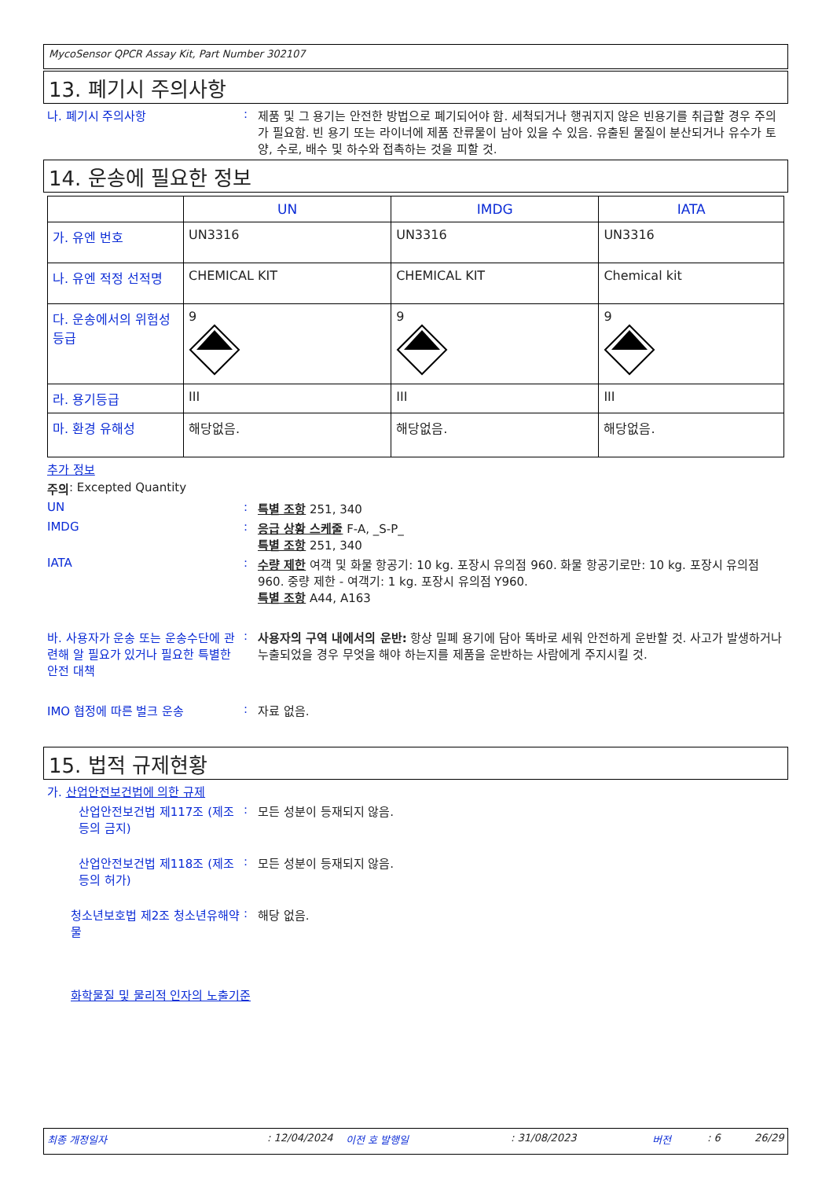MycoSensor QPCR Assay Kit, Part Number 302107
13. 폐기시 주의사항
나. 폐기시 주의사항 : 제품 및 그 용기는 안전한 방법으로 폐기되어야 함. 세척되거나 행궈지지 않은 빈용기를 취급할 경우 주의가 필요함. 빈 용기 또는 라이너에 제품 잔류물이 남아 있을 수 있음. 유출된 물질이 분산되거나 유수가 토양, 수로, 배수 및 하수와 접촉하는 것을 피할 것.
14. 운송에 필요한 정보
| | UN | IMDG | IATA |
| --- | --- | --- | --- |
| 가. 유엔 번호 | UN3316 | UN3316 | UN3316 |
| 나. 유엔 적정 선적명 | CHEMICAL KIT | CHEMICAL KIT | Chemical kit |
| 다. 운송에서의 위험성 등급 | 9 | 9 | 9 |
| 라. 용기등급 | III | III | III |
| 마. 환경 유해성 | 해당없음. | 해당없음. | 해당없음. |
추가 정보
주의: Excepted Quantity
UN : 특별 조항 251, 340
IMDG : 응급 상황 스케줄 F-A, _S-P_
특별 조항 251, 340
IATA : 수량 제한 여객 및 화물 항공기: 10 kg. 포장시 유의점 960. 화물 항공기로만: 10 kg. 포장시 유의점 960. 중량 제한 - 여객기: 1 kg. 포장시 유의점 Y960.
특별 조항 A44, A163
바. 사용자가 운송 또는 운송수단에 관련해 알 필요가 있거나 필요한 특별한 안전 대책
: 사용자의 구역 내에서의 운반: 항상 밀폐 용기에 담아 똑바로 세워 안전하게 운반할 것. 사고가 발생하거나 누출되었을 경우 무엇을 해야 하는지를 제품을 운반하는 사람에게 주지시킬 것.
IMO 협정에 따른 벌크 운송 : 자료 없음.
15. 법적 규제현황
가. 산업안전보건법에 의한 규제
산업안전보건법 제117조 (제조 등의 금지)
: 모든 성분이 등재되지 않음.
산업안전보건법 제118조 (제조 등의 허가)
: 모든 성분이 등재되지 않음.
청소년보호법 제2조 청소년유해약물
: 해당 없음.
화학물질 및 물리적 인자의 노출기준
최종 개정일자: 12/04/2024 이전 호 발행일: 31/08/2023 버전: 6 26/29